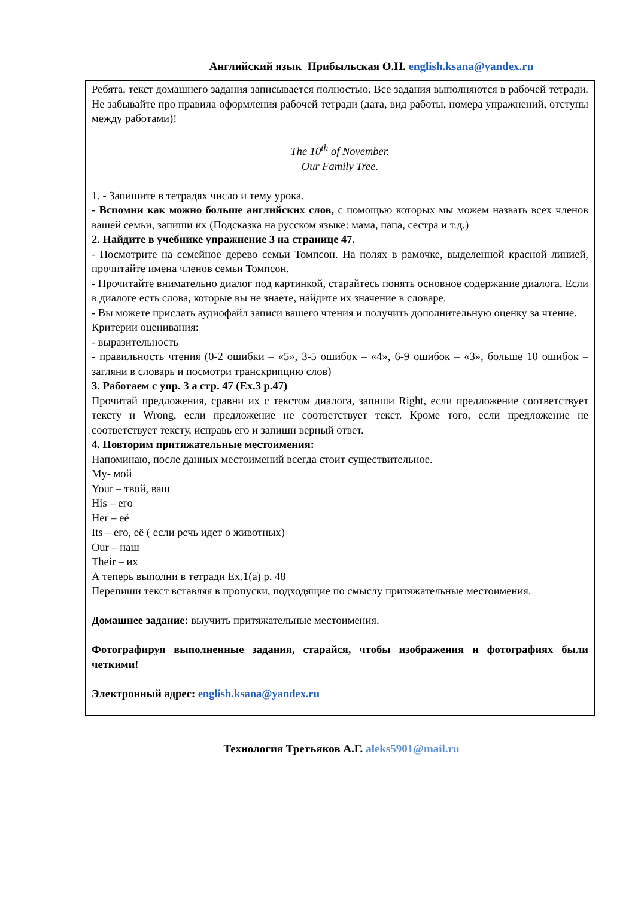Английский язык Прибыльская О.Н. english.ksana@yandex.ru
Ребята, текст домашнего задания записывается полностью. Все задания выполняются в рабочей тетради. Не забывайте про правила оформления рабочей тетради (дата, вид работы, номера упражнений, отступы между работами)!
The 10<sup>th</sup> of November.
Our Family Tree.
1. - Запишите в тетрадях число и тему урока.
- Вспомни как можно больше английских слов, с помощью которых мы можем назвать всех членов вашей семьи, запиши их (Подсказка на русском языке: мама, папа, сестра и т.д.)
2. Найдите в учебнике упражнение 3 на странице 47.
- Посмотрите на семейное дерево семьи Томпсон. На полях в рамочке, выделенной красной линией, прочитайте имена членов семьи Томпсон.
- Прочитайте внимательно диалог под картинкой, старайтесь понять основное содержание диалога. Если в диалоге есть слова, которые вы не знаете, найдите их значение в словаре.
- Вы можете прислать аудиофайл записи вашего чтения и получить дополнительную оценку за чтение.
Критерии оценивания:
- выразительность
- правильность чтения (0-2 ошибки – «5», 3-5 ошибок – «4», 6-9 ошибок – «3», больше 10 ошибок – загляни в словарь и посмотри транскрипцию слов)
3. Работаем с упр. 3 а стр. 47 (Ex.3 p.47)
Прочитай предложения, сравни их с текстом диалога, запиши Right, если предложение соответствует тексту и Wrong, если предложение не соответствует текст. Кроме того, если предложение не соответствует тексту, исправь его и запиши верный ответ.
4. Повторим притяжательные местоимения:
Напоминаю, после данных местоимений всегда стоит существительное.
My- мой
Your – твой, ваш
His – его
Her – её
Its – его, её ( если речь идет о животных)
Our – наш
Their – их
А теперь выполни в тетради Ex.1(a) p. 48
Перепиши текст вставляя в пропуски, подходящие по смыслу притяжательные местоимения.
Домашнее задание: выучить притяжательные местоимения.
Фотографируя выполненные задания, старайся, чтобы изображения н фотографиях были четкими!
Электронный адрес: english.ksana@yandex.ru
Технология Третьяков А.Г. aleks5901@mail.ru